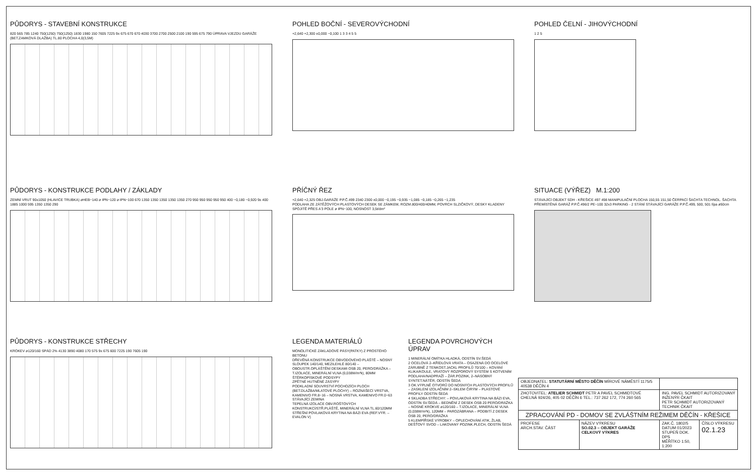PŮDORYS - STAVEBNÍ KONSTRUKCE
820 565 785 1240 750(1250) 750(1250) 1830 1980 150 7605 7225 9x 675 670 670 4030 3700 2700 2500 2100 190 595 675 790 ÚPRAVA VJEZDU GARÁŽE (BET.ZAMKOVÁ DLAŽBA) TL.80 PLOCHA 4,0(3,5M)
POHLED BOČNÍ - SEVEROVÝCHODNÍ
+2,640 +2,300 ±0,000 −0,100 1 3 3 4 5 5
POHLED ČELNÍ - JIHOVÝCHODNÍ
1 2 5
PŮDORYS - KONSTRUKCE PODLAHY / ZÁKLADY
ZEMNÍ VRUT 90x1050 (HLAVICE TRUBKA) øHEB−140 ø IPN−120 ø IPN−100 670 1350 1350 1350 1350 1350 270 950 950 950 950 950 400 −0,180 −0,920 9x 400 1885 1000 595 1350 1350 290
PŘÍČNÝ ŘEZ
+2,640 +2,325 OBJ.GARÁŽE P.P.Č.499 2340 2300 ±0,000 −0,195 −0,935 −1,085 −0,185 −0,265 −1,235
PODLAHA ZE ZÁTĚŽOVÝCH PLASTOVÝCH DESEK SE ZÁMKEM, ROZM.800/400/40MM, POVRCH SLZIČKOVÝ, DESKY KLADENY SPOJITĚ PŘES A'3 POLE ø IPN−100, NOSNOST 3,5t/dm²
SITUACE (VÝŘEZ) M.1:200
STÁVAJÍCÍ OBJEKT SDH - KŘEŠICE 497 498 MANIPULAČNÍ PLOCHA 150,55 151,50 ČERPACÍ ŠACHTA TECHNOL. ŠACHTA PŘEMÍSTĚNÁ GARÁŽ P.P.Č.496/2 PE−100 32x3 PARKING - 2 STÁNÍ STÁVAJÍCÍ GARÁŽE P.P.Č.499, 500, 501 lípa ø50cm
PŮDORYS - KONSTRUKCE STŘECHY
KROKEV ø120/160 SPÁD 2% 4130 3890 4080 170 575 9x 675 600 7225 190 7605 190
LEGENDA MATERIÁLŮ
MONOLITICKÉ ZÁKLADOVÉ PÁSY(PATKY) Z PROSTÉHO BETONU
DŘEVĚNÁ KONSTRUKCE OBVODOVÉHO PLÁŠTĚ – NOSNÝ SLOUPEK 140/140, MEZILEHLÉ 80/140 – OBOUSTR.OPLÁŠTĚNÍ DESKAMI OSB 20, PERO/DRÁŽKA – T.IZOLACE, MINERÁLNÍ VLNA (0,038W/m²k), 80MM
ŠTĚRKOPÍSKOVÉ PODSYPY
ZPĚTNÉ HUTNĚNÉ ZÁSYPY
PODKLADNÍ SOUVRSTVÍ POCHOZÍCH PLOCH (BET.DLAŽBA/MLATOVÉ PLOCHY) – ROZNÁŠECÍ VRSTVA, KAMENIVO FR.8−16 – NOSNÁ VRSTVA, KAMENIVO FR.0−63
STÁVAJÍCÍ ZEMINA
TEPELNÁ IZOLACE OBV.ROŠTOVÝCH KONSTRUKCÍ/STŘ.PLÁŠTĚ, MINERÁLNÍ VLNA TL.60/120MM
STŘEŠNÍ POVLAKOVÁ KRYTINA NA BÁZI EVA (REF.VÝR. – EVALON V)
LEGENDA POVRCHOVÝCH ÚPRAV
1 MINERÁLNÍ OMÍTKA HLADKÁ, ODSTÍN SV.ŠEDÁ
2 OCELOVÁ 2–KŘÍDLOVÁ VRATA – OSAZENÁ DO OCELOVÉ ZÁRUBNĚ Z TENKOST.JACKL PROFILŮ 70/100 – KOVÁNÍ KLIKA/KOULE, VRATOVÝ ROZPOROVÝ SYSTÉM S KOTVENÍM PODLAHA/NADPRAŽÍ – ŽÁR.POZINK, 2–NÁSOBNÝ SYNTET.NÁTĚR, ODSTÍN ŠEDÁ
3 OK.VÝPLNĚ OTVORŮ DO NOSNÝCH PLASTOVÝCH PROFILŮ – ZASKLENÍ IZOLAČNÍM 2–SKLEM ČIRÝM – PLASTOVÉ PROFILY ODSTÍN ŠEDÁ
4 SKLADBA STŘECHY: – POVLAKOVÁ KRYTINA NA BÁZI EVA, ODSTÍN SV.ŠEDÁ – BEDNĚNÍ Z DESEK OSB 20 PERO/DRÁŽKA – NOSNÉ KROKVE ø120/160 – T.IZOLACE, MINERÁLNÍ VLNA (0,038W/m²k), 120MM – PAROZÁBRANA – PODBITÍ Z DESEK OSB 20, PERO/DRÁŽKA
5 KLEMPÍŘSKÉ VÝROBKY – OPLECHOVÁNÍ ATIK, ŽLAB, DEŠŤOVÝ SVOD – LAKOVANÝ POZINK.PLECH, ODSTÍN ŠEDÁ
| OBJEDNATEL: STATUTÁRNÍ MĚSTO DĚČÍN MÍROVÉ NÁMĚSTÍ 1175/5 40538 DĚČÍN 4 | | | |
| ZHOTOVITEL: ATELIER SCHMIDT PETR A PAVEL SCHMIDTOVÉ CHELNÁ 924/26, 405 02 DĚČÍN 6 TEL.: 737 262 172, 774 260 565 | | ING. PAVEL SCHMIDT AUTORIZOVANÝ INŽENÝR ČKAIT PETR SCHMIDT AUTORIZOVANÝ TECHNIK ČKAIT | |
| ZPRACOVÁNÍ PD - DOMOV SE ZVLÁŠTNÍM REŽIMEM DĚČÍN - KŘEŠICE | | | |
| PROFESE ARCH.STAV. ČÁST | NÁZEV VÝKRESU SO.02.3 – OBJEKT GARÁŽE CELKOVÝ VÝKRES | ZAK.Č. 1802/5 DATUM 01/2023 STUPEŇ DOK. DPS MĚŘÍTKO 1:50, 1:200 | ČÍSLO VÝKRESU 02.1.23 |